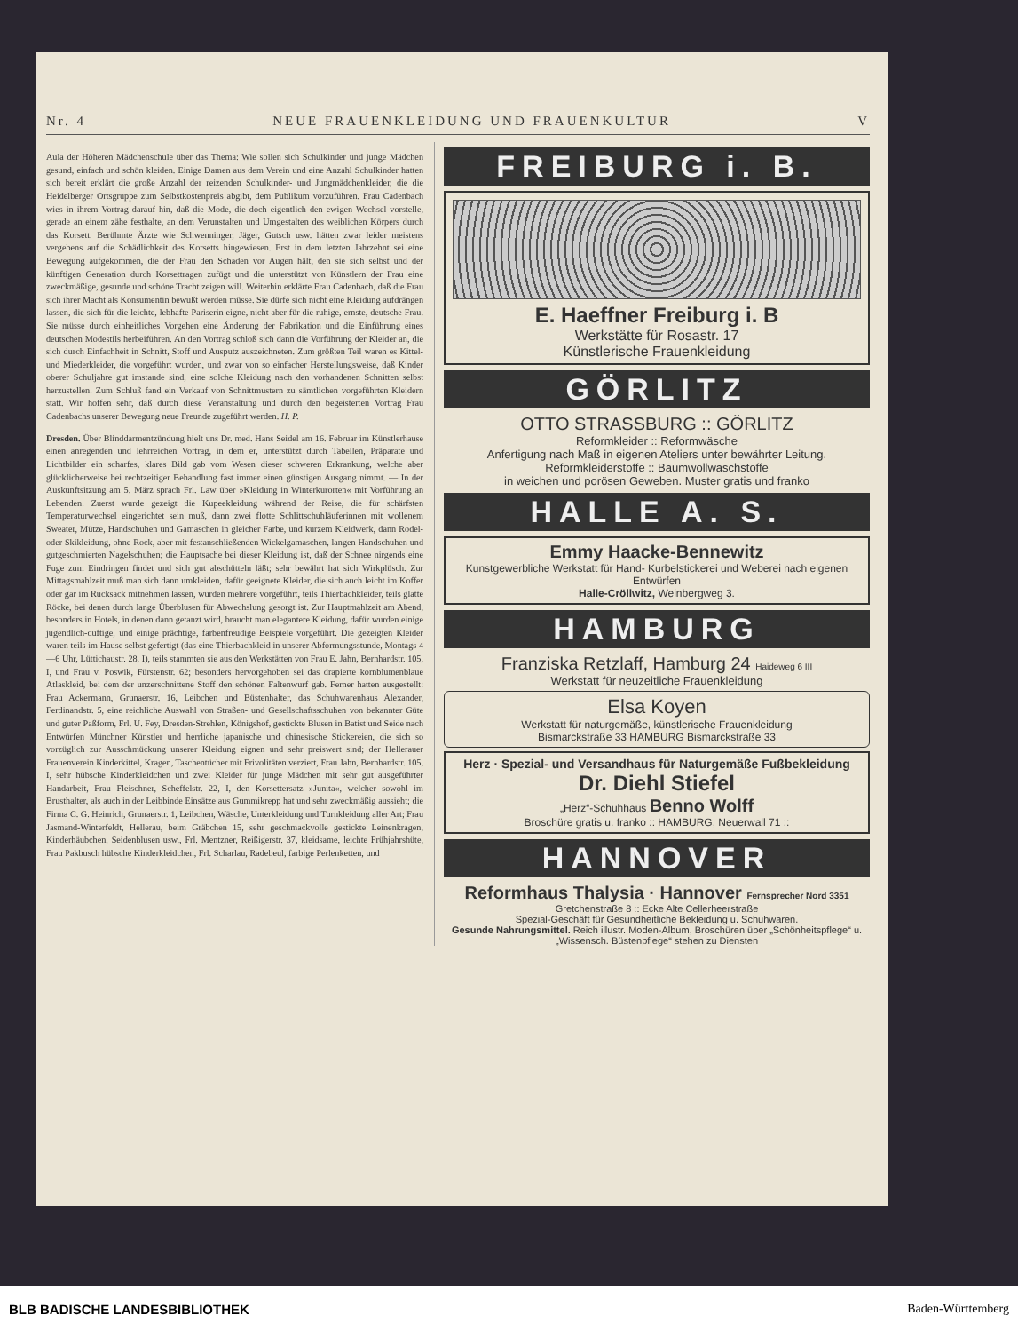Nr. 4 NEUE FRAUENKLEIDUNG UND FRAUENKULTUR V
Aula der Höheren Mädchenschule über das Thema: Wie sollen sich Schulkinder und junge Mädchen gesund, einfach und schön kleiden. Einige Damen aus dem Verein und eine Anzahl Schulkinder hatten sich bereit erklärt die große Anzahl der reizenden Schulkinder- und Jungmädchenkleider, die die Heidelberger Ortsgruppe zum Selbstkostenpreis abgibt, dem Publikum vorzuführen. Frau Cadenbach wies in ihrem Vortrag darauf hin, daß die Mode, die doch eigentlich den ewigen Wechsel vorstelle, gerade an einem zähe festhalte, an dem Verunstalten und Umgestalten des weiblichen Körpers durch das Korsett. Berühmte Ärzte wie Schwenninger, Jäger, Gutsch usw. hätten zwar leider meistens vergebens auf die Schädlichkeit des Korsetts hingewiesen. Erst in dem letzten Jahrzehnt sei eine Bewegung aufgekommen, die der Frau den Schaden vor Augen hält, den sie sich selbst und der künftigen Generation durch Korsettragen zufügt und die unterstützt von Künstlern der Frau eine zweckmäßige, gesunde und schöne Tracht zeigen will. Weiterhin erklärte Frau Cadenbach, daß die Frau sich ihrer Macht als Konsumentin bewußt werden müsse. Sie dürfe sich nicht eine Kleidung aufdrängen lassen, die sich für die leichte, lebhafte Pariserin eigne, nicht aber für die ruhige, ernste, deutsche Frau. Sie müsse durch einheitliches Vorgehen eine Änderung der Fabrikation und die Einführung eines deutschen Modestils herbeiführen. An den Vortrag schloß sich dann die Vorführung der Kleider an, die sich durch Einfachheit in Schnitt, Stoff und Ausputz auszeichneten. Zum größten Teil waren es Kittel- und Miederkleider, die vorgeführt wurden, und zwar von so einfacher Herstellungsweise, daß Kinder oberer Schuljahre gut imstande sind, eine solche Kleidung nach den vorhandenen Schnitten selbst herzustellen. Zum Schluß fand ein Verkauf von Schnittmustern zu sämtlichen vorgeführten Kleidern statt. Wir hoffen sehr, daß durch diese Veranstaltung und durch den begeisterten Vortrag Frau Cadenbachs unserer Bewegung neue Freunde zugeführt werden. H. P.
Dresden. Über Blinddarmentzündung hielt uns Dr. med. Hans Seidel am 16. Februar im Künstlerhause einen anregenden und lehrreichen Vortrag, in dem er, unterstützt durch Tabellen, Präparate und Lichtbilder ein scharfes, klares Bild gab vom Wesen dieser schweren Erkrankung, welche aber glücklicherweise bei rechtzeitiger Behandlung fast immer einen günstigen Ausgang nimmt. — In der Auskunftsitzung am 5. März sprach Frl. Law über »Kleidung in Winterkurorten« mit Vorführung an Lebenden. Zuerst wurde gezeigt die Kupeekleidung während der Reise, die für schärfsten Temperaturwechsel eingerichtet sein muß, dann zwei flotte Schlittschuhläuferinnen mit wollenem Sweater, Mütze, Handschuhen und Gamaschen in gleicher Farbe, und kurzem Kleidwerk, dann Rodel- oder Skikleidung, ohne Rock, aber mit festanschließenden Wickelgamaschen, langen Handschuhen und gutgeschmierten Nagelschuhen; die Hauptsache bei dieser Kleidung ist, daß der Schnee nirgends eine Fuge zum Eindringen findet und sich gut abschütteln läßt; sehr bewährt hat sich Wirkplüsch. Zur Mittagsmahlzeit muß man sich dann umkleiden, dafür geeignete Kleider, die sich auch leicht im Koffer oder gar im Rucksack mitnehmen lassen, wurden mehrere vorgeführt, teils Thierbachkleider, teils glatte Röcke, bei denen durch lange Überblusen für Abwechslung gesorgt ist. Zur Hauptmahlzeit am Abend, besonders in Hotels, in denen dann getanzt wird, braucht man elegantere Kleidung, dafür wurden einige jugendlich-duftige, und einige prächtige, farbenfreudige Beispiele vorgeführt. Die gezeigten Kleider waren teils im Hause selbst gefertigt (das eine Thierbachkleid in unserer Abformungsstunde, Montags 4—6 Uhr, Lüttichaustr. 28, I), teils stammten sie aus den Werkstätten von Frau E. Jahn, Bernhardstr. 105, I, und Frau v. Poswik, Fürstenstr. 62; besonders hervorgehoben sei das drapierte kornblumenblaue Atlaskleid, bei dem der unzerschnittene Stoff den schönen Faltenwurf gab. Ferner hatten ausgestellt: Frau Ackermann, Grunaerstr. 16, Leibchen und Büstenhalter, das Schuhwarenhaus Alexander, Ferdinandstr. 5, eine reichliche Auswahl von Straßen- und Gesellschaftsschuhen von bekannter Güte und guter Paßform, Frl. U. Fey, Dresden-Strehlen, Königshof, gestickte Blusen in Batist und Seide nach Entwürfen Münchner Künstler und herrliche japanische und chinesische Stickereien, die sich so vorzüglich zur Ausschmückung unserer Kleidung eignen und sehr preiswert sind; der Hellerauer Frauenverein Kinderkittel, Kragen, Taschentücher mit Frivolitäten verziert, Frau Jahn, Bernhardstr. 105, I, sehr hübsche Kinderkleidchen und zwei Kleider für junge Mädchen mit sehr gut ausgeführter Handarbeit, Frau Fleischner, Scheffelstr. 22, I, den Korsettersatz »Junita«, welcher sowohl im Brusthalter, als auch in der Leibbinde Einsätze aus Gummikrepp hat und sehr zweckmäßig aussieht; die Firma C. G. Heinrich, Grunaerstr. 1, Leibchen, Wäsche, Unterkleidung und Turnkleidung aller Art; Frau Jasmand-Winterfeldt, Hellerau, beim Gräbchen 15, sehr geschmackvolle gestickte Leinenkragen, Kinderhäubchen, Seidenblusen usw., Frl. Mentzner, Reißigerstr. 37, kleidsame, leichte Frühjahrshüte, Frau Pakbusch hübsche Kinderkleidchen, Frl. Scharlau, Radebeul, farbige Perlenketten, und
FREIBURG i. B.
E. Haeffner Freiburg i. B
Werkstätte für Rosastr. 17
Künstlerische Frauenkleidung
GÖRLITZ
OTTO STRASSBURG :: GÖRLITZ
Reformkleider :: Reformwäsche
Anfertigung nach Maß in eigenen Ateliers unter bewährter Leitung.
Reformkleiderstoffe :: Baumwollwaschstoffe
in weichen und porösen Geweben. Muster gratis und franko
HALLE A. S.
Emmy Haacke-Bennewitz
Kunstgewerbliche Werkstatt für Hand- Kurbelstickerei und Weberei nach eigenen Entwürfen
Halle-Cröllwitz, Weinbergweg 3.
HAMBURG
Franziska Retzlaff, Hamburg 24 Haideweg 6 III
Werkstatt für neuzeitliche Frauenkleidung
Elsa Koyen
Werkstatt für naturgemäße, künstlerische Frauenkleidung
Bismarckstraße 33 HAMBURG Bismarckstraße 33
Herz · Spezial- und Versandhaus für Naturgemäße Fußbekleidung
Dr. Diehl Stiefel
„Herz“-Schuhhaus Benno Wolff
Broschüre gratis u. franko :: HAMBURG, Neuerwall 71 ::
HANNOVER
Reformhaus Thalysia · Hannover Fernsprecher Nord 3351
Gretchenstraße 8 :: Ecke Alte Cellerheerstraße
Spezial-Geschäft für Gesundheitliche Bekleidung u. Schuhwaren.
Gesunde Nahrungsmittel. Reich illustr. Moden-Album, Broschüren über „Schönheitspflege“ u. „Wissensch. Büstenpflege“ stehen zu Diensten
BLB BADISCHE LANDESBIBLIOTHEK Baden-Württemberg